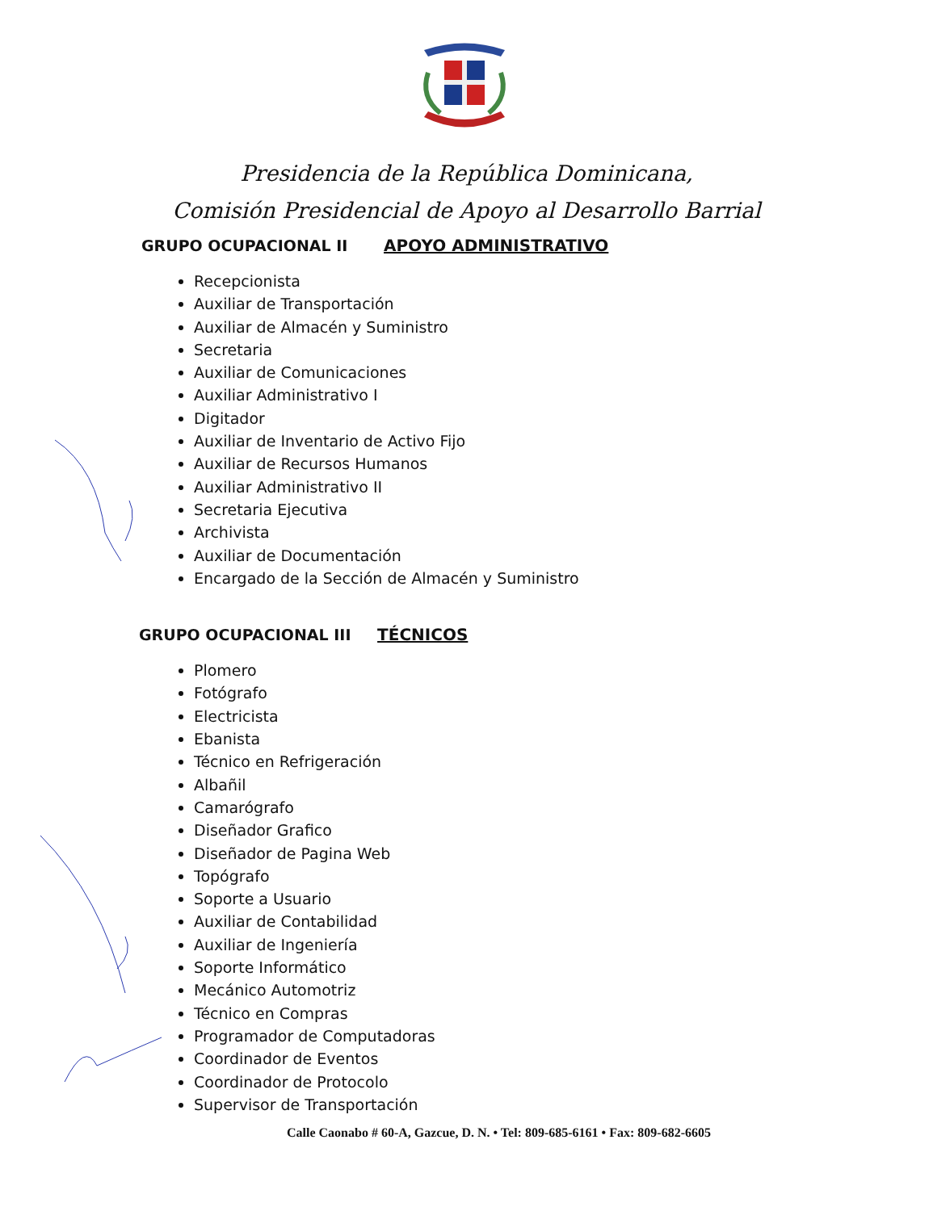Presidencia de la República Dominicana,
Comisión Presidencial de Apoyo al Desarrollo Barrial
GRUPO OCUPACIONAL II APOYO ADMINISTRATIVO
Recepcionista
Auxiliar de Transportación
Auxiliar de Almacén y Suministro
Secretaria
Auxiliar de Comunicaciones
Auxiliar Administrativo I
Digitador
Auxiliar de Inventario de Activo Fijo
Auxiliar de Recursos Humanos
Auxiliar Administrativo II
Secretaria Ejecutiva
Archivista
Auxiliar de Documentación
Encargado de la Sección de Almacén y Suministro
GRUPO OCUPACIONAL III TÉCNICOS
Plomero
Fotógrafo
Electricista
Ebanista
Técnico en Refrigeración
Albañil
Camarógrafo
Diseñador Grafico
Diseñador de Pagina Web
Topógrafo
Soporte a Usuario
Auxiliar de Contabilidad
Auxiliar de Ingeniería
Soporte Informático
Mecánico Automotriz
Técnico en Compras
Programador de Computadoras
Coordinador de Eventos
Coordinador de Protocolo
Supervisor de Transportación
Calle Caonabo # 60-A, Gazcue, D. N. • Tel: 809-685-6161 • Fax: 809-682-6605